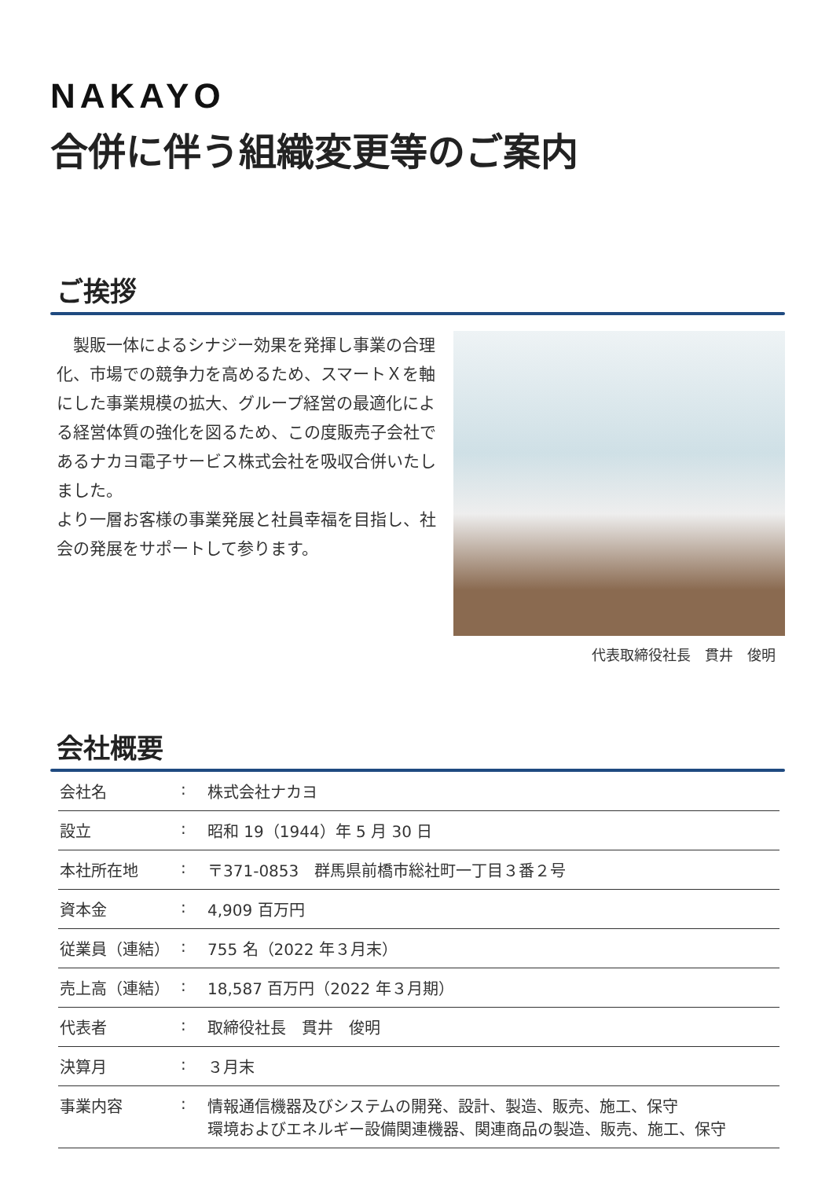NAKAYO
合併に伴う組織変更等のご案内
ご挨拶
　製販一体によるシナジー効果を発揮し事業の合理化、市場での競争力を高めるため、スマートＸを軸にした事業規模の拡大、グループ経営の最適化による経営体質の強化を図るため、この度販売子会社であるナカヨ電子サービス株式会社を吸収合併いたしました。
より一層お客様の事業発展と社員幸福を目指し、社会の発展をサポートして参ります。
代表取締役社長　貫井　俊明
会社概要
| 会社名 | : | 株式会社ナカヨ |
| 設立 | : | 昭和 19（1944）年 5 月 30 日 |
| 本社所在地 | : | 〒371-0853 群馬県前橋市総社町一丁目３番２号 |
| 資本金 | : | 4,909 百万円 |
| 従業員（連結） | : | 755 名（2022 年３月末） |
| 売上高（連結） | : | 18,587 百万円（2022 年３月期） |
| 代表者 | : | 取締役社長 貫井 俊明 |
| 決算月 | : | ３月末 |
| 事業内容 | : | 情報通信機器及びシステムの開発、設計、製造、販売、施工、保守 環境およびエネルギー設備関連機器、関連商品の製造、販売、施工、保守 |